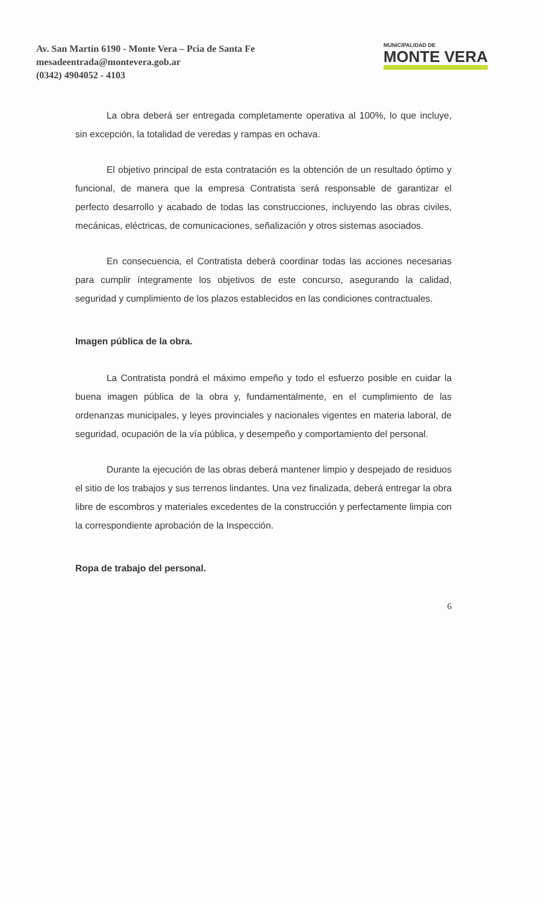Av. San Martín 6190 - Monte Vera – Pcia de Santa Fe
mesadeentrada@montevera.gob.ar
(0342) 4904052 - 4103
MUNICIPALIDAD DE
MONTE VERA
La obra deberá ser entregada completamente operativa al 100%, lo que incluye, sin excepción, la totalidad de veredas y rampas en ochava.
El objetivo principal de esta contratación es la obtención de un resultado óptimo y funcional, de manera que la empresa Contratista será responsable de garantizar el perfecto desarrollo y acabado de todas las construcciones, incluyendo las obras civiles, mecánicas, eléctricas, de comunicaciones, señalización y otros sistemas asociados.
En consecuencia, el Contratista deberá coordinar todas las acciones necesarias para cumplir íntegramente los objetivos de este concurso, asegurando la calidad, seguridad y cumplimiento de los plazos establecidos en las condiciones contractuales.
Imagen pública de la obra.
La Contratista pondrá el máximo empeño y todo el esfuerzo posible en cuidar la buena imagen pública de la obra y, fundamentalmente, en el cumplimiento de las ordenanzas municipales, y leyes provinciales y nacionales vigentes en materia laboral, de seguridad, ocupación de la vía pública, y desempeño y comportamiento del personal.
Durante la ejecución de las obras deberá mantener limpio y despejado de residuos el sitio de los trabajos y sus terrenos lindantes. Una vez finalizada, deberá entregar la obra libre de escombros y materiales excedentes de la construcción y perfectamente limpia con la correspondiente aprobación de la Inspección.
Ropa de trabajo del personal.
6